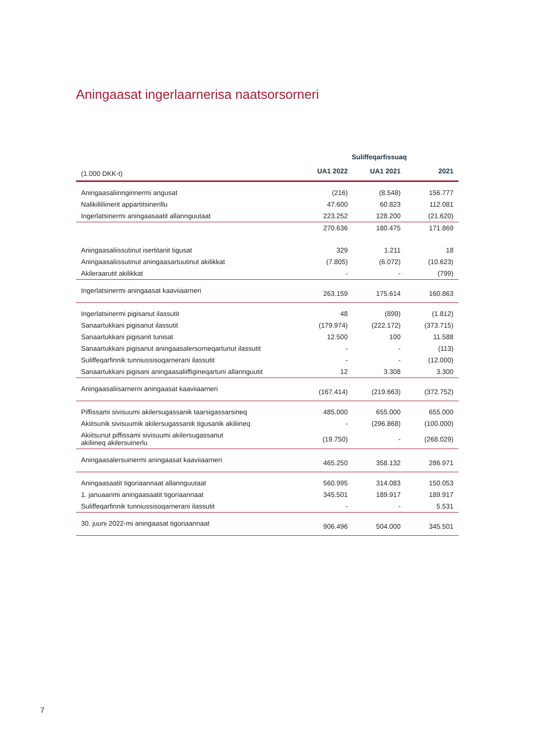Aningaasat ingerlaarnerisa naatsorsorneri
| | Suliffeqarfissuaq | | |
| --- | --- | --- | --- |
| (1.000 DKK-t) | UA1 2022 | UA1 2021 | 2021 |
| Aningaasaliinnginnermi angusat | (216) | (8.548) | 156.777 |
| Nalikilliliinerit appartitsinerillu | 47.600 | 60.823 | 112.081 |
| Ingerlatsinermi aningaasaatit allannguutaat | 223.252 | 128.200 | (21.620) |
| | 270.636 | 180.475 | 171.869 |
| Aningaasaliissutinut isertitanit tigusat | 329 | 1.211 | 18 |
| Aningaasaliissutinut aningaasartuutinut akilikkat | (7.805) | (6.072) | (10.623) |
| Akileraarutit akilikkat | - | - | (799) |
| Ingerlatsinermi aningaasat kaaviiaarneri | 263.159 | 175.614 | 160.863 |
| Ingerlatsinermi pigisanut ilassutit | 48 | (899) | (1.812) |
| Sanaartukkani pigisanut ilassutit | (179.974) | (222.172) | (373.715) |
| Sanaartukkani pigisanit tunisat | 12.500 | 100 | 11.588 |
| Sanaartukkani pigisanut aningaasalersorneqartunut ilassutit | - | - | (113) |
| Suliffeqarfinnik tunniussisoqarnerani ilassutit | - | - | (12.000) |
| Sanaartukkani pigisani aningaasaliiffigineqartuni allannguutit | 12 | 3.308 | 3.300 |
| Aningaasaliisarnerni aningaasat kaaviiaarneri | (167.414) | (219.663) | (372.752) |
| Piffissami sivisuumi akilersugassanik taarsigassarsineq | 485.000 | 655.000 | 655.000 |
| Akiitsunik sivisuumik akilersugassanik tigusanik akiliineq | - | (296.868) | (100.000) |
| Akiitsunut piffissami sivisuumi akilersugassanut akiliineq akilersuinerlu | (19.750) | - | (268.029) |
| Aningaasalersuinermi aningaasat kaaviiaarneri | 465.250 | 358.132 | 286.971 |
| Aningaasaatit tigoriaannaat allannguutaat | 560.995 | 314.083 | 150.053 |
| 1. januaarimi aningaasaatit tigoriaannaat | 345.501 | 189.917 | 189.917 |
| Suliffeqarfinnik tunniussisoqarnerani ilassutit | - | - | 5.531 |
| 30. juuni 2022-mi aningaasat tigoriaannaat | 906.496 | 504.000 | 345.501 |
7